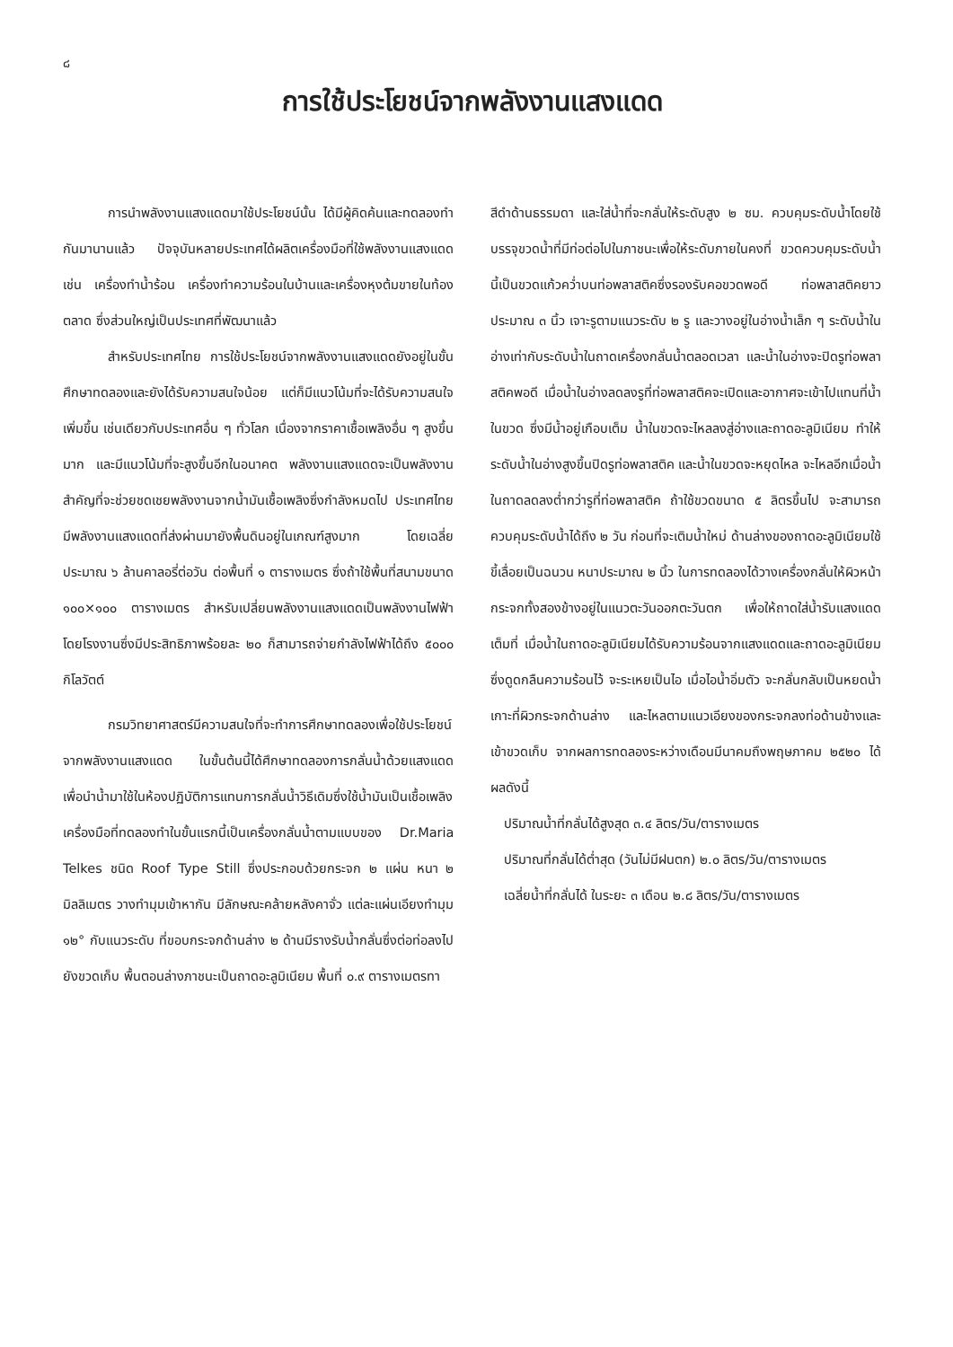๘
การใช้ประโยชน์จากพลังงานแสงแดด
การนำพลังงานแสงแดดมาใช้ประโยชน์นั้น ได้มีผู้คิดค้นและทดลองทำกันมานานแล้ว ปัจจุบันหลายประเทศได้ผลิตเครื่องมือที่ใช้พลังงานแสงแดด เช่น เครื่องทำน้ำร้อน เครื่องทำความร้อนในบ้านและเครื่องหุงต้มขายในท้องตลาด ซึ่งส่วนใหญ่เป็นประเทศที่พัฒนาแล้ว
สำหรับประเทศไทย การใช้ประโยชน์จากพลังงานแสงแดดยังอยู่ในขั้นศึกษาทดลองและยังได้รับความสนใจน้อย แต่ก็มีแนวโน้มที่จะได้รับความสนใจเพิ่มขึ้น เช่นเดียวกับประเทศอื่น ๆ ทั่วโลก เนื่องจากราคาเชื้อเพลิงอื่น ๆ สูงขึ้นมาก และมีแนวโน้มที่จะสูงขึ้นอีกในอนาคต พลังงานแสงแดดจะเป็นพลังงานสำคัญที่จะช่วยชดเชยพลังงานจากน้ำมันเชื้อเพลิงซึ่งกำลังหมดไป ประเทศไทยมีพลังงานแสงแดดที่ส่งผ่านมายังพื้นดินอยู่ในเกณฑ์สูงมาก โดยเฉลี่ยประมาณ ๖ ล้านคาลอรี่ต่อวัน ต่อพื้นที่ ๑ ตารางเมตร ซึ่งถ้าใช้พื้นที่สนามขนาด ๑๐๐×๑๐๐ ตารางเมตร สำหรับเปลี่ยนพลังงานแสงแดดเป็นพลังงานไฟฟ้า โดยโรงงานซึ่งมีประสิทธิภาพร้อยละ ๒๐ ก็สามารถจ่ายกำลังไฟฟ้าได้ถึง ๕๐๐๐ กิโลวัตต์
กรมวิทยาศาสตร์มีความสนใจที่จะทำการศึกษาทดลองเพื่อใช้ประโยชน์จากพลังงานแสงแดด ในขั้นต้นนี้ได้ศึกษาทดลองการกลั่นน้ำด้วยแสงแดด เพื่อนำน้ำมาใช้ในห้องปฏิบัติการแทนการกลั่นน้ำวิธีเดิมซึ่งใช้น้ำมันเป็นเชื้อเพลิง เครื่องมือที่ทดลองทำในขั้นแรกนี้เป็นเครื่องกลั่นน้ำตามแบบของ Dr.Maria Telkes ชนิด Roof Type Still ซึ่งประกอบด้วยกระจก ๒ แผ่น หนา ๒ มิลลิเมตร วางทำมุมเข้าหากัน มีลักษณะคล้ายหลังคาจั่ว แต่ละแผ่นเอียงทำมุม ๑๒° กับแนวระดับ ที่ขอบกระจกด้านล่าง ๒ ด้านมีรางรับน้ำกลั่นซึ่งต่อท่อลงไปยังขวดเก็บ พื้นตอนล่างภาชนะเป็นถาดอะลูมิเนียม พื้นที่ ๐.๙ ตารางเมตรทา
สีดำด้านธรรมดา และใส่น้ำที่จะกลั่นให้ระดับสูง ๒ ซม. ควบคุมระดับน้ำโดยใช้บรรจุขวดน้ำที่มีท่อต่อไปในภาชนะเพื่อให้ระดับภายในคงที่ ขวดควบคุมระดับน้ำนี้เป็นขวดแก้วคว่ำบนท่อพลาสติคซึ่งรองรับคอขวดพอดี ท่อพลาสติคยาวประมาณ ๓ นิ้ว เจาะรูตามแนวระดับ ๒ รู และวางอยู่ในอ่างน้ำเล็ก ๆ ระดับน้ำในอ่างเท่ากับระดับน้ำในถาดเครื่องกลั่นน้ำตลอดเวลา และน้ำในอ่างจะปิดรูท่อพลาสติคพอดี เมื่อน้ำในอ่างลดลงรูที่ท่อพลาสติคจะเปิดและอากาศจะเข้าไปแทนที่น้ำในขวด ซึ่งมีน้ำอยู่เกือบเต็ม น้ำในขวดจะไหลลงสู่อ่างและถาดอะลูมิเนียม ทำให้ระดับน้ำในอ่างสูงขึ้นปิดรูท่อพลาสติค และน้ำในขวดจะหยุดไหล จะไหลอีกเมื่อน้ำในถาดลดลงต่ำกว่ารูที่ท่อพลาสติค ถ้าใช้ขวดขนาด ๕ ลิตรขึ้นไป จะสามารถควบคุมระดับน้ำได้ถึง ๒ วัน ก่อนที่จะเติมน้ำใหม่ ด้านล่างของถาดอะลูมิเนียมใช้ขี้เลื่อยเป็นฉนวน หนาประมาณ ๒ นิ้ว ในการทดลองได้วางเครื่องกลั่นให้ผิวหน้ากระจกทั้งสองข้างอยู่ในแนวตะวันออกตะวันตก เพื่อให้ถาดใส่น้ำรับแสงแดดเต็มที่ เมื่อน้ำในถาดอะลูมิเนียมได้รับความร้อนจากแสงแดดและถาดอะลูมิเนียมซึ่งดูดกลืนความร้อนไว้ จะระเหยเป็นไอ เมื่อไอน้ำอิ่มตัว จะกลั่นกลับเป็นหยดน้ำเกาะที่ผิวกระจกด้านล่าง และไหลตามแนวเอียงของกระจกลงท่อด้านข้างและเข้าขวดเก็บ จากผลการทดลองระหว่างเดือนมีนาคมถึงพฤษภาคม ๒๕๒๐ ได้ผลดังนี้
ปริมาณน้ำที่กลั่นได้สูงสุด ๓.๔ ลิตร/วัน/ตารางเมตร
ปริมาณที่กลั่นได้ต่ำสุด (วันไม่มีฝนตก) ๒.๐ ลิตร/วัน/ตารางเมตร
เฉลี่ยน้ำที่กลั่นได้ ในระยะ ๓ เดือน ๒.๘ ลิตร/วัน/ตารางเมตร